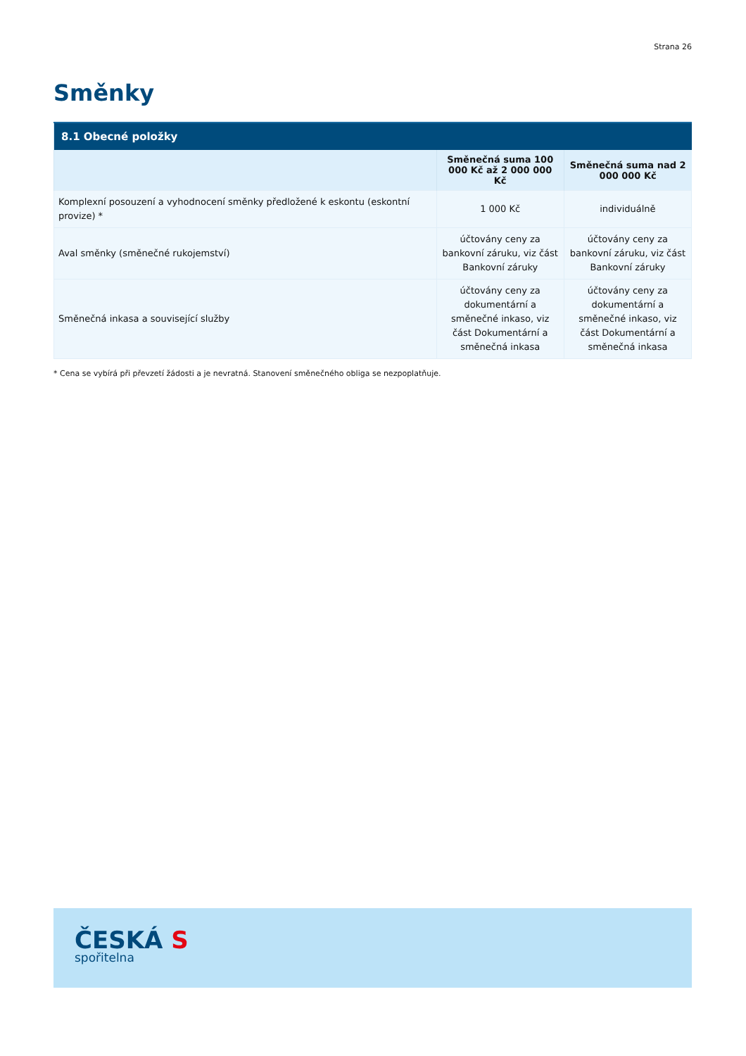Strana 26
Směnky
| 8.1 Obecné položky | | |
| --- | --- | --- |
| | Směnečná suma 100 000 Kč až 2 000 000 Kč | Směnečná suma nad 2 000 000 Kč |
| Komplexní posouzení a vyhodnocení směnky předložené k eskontu (eskontní provize) * | 1 000 Kč | individuálně |
| Aval směnky (směnečné rukojemství) | účtovány ceny za bankovní záruku, viz část Bankovní záruky | účtovány ceny za bankovní záruku, viz část Bankovní záruky |
| Směnečná inkasa a související služby | účtovány ceny za dokumentární a směnečné inkaso, viz část Dokumentární a směnečná inkasa | účtovány ceny za dokumentární a směnečné inkaso, viz část Dokumentární a směnečná inkasa |
* Cena se vybírá při převzetí žádosti a je nevratná. Stanovení směnečného obliga se nezpoplatňuje.
ČESKÁ S
spořitelna